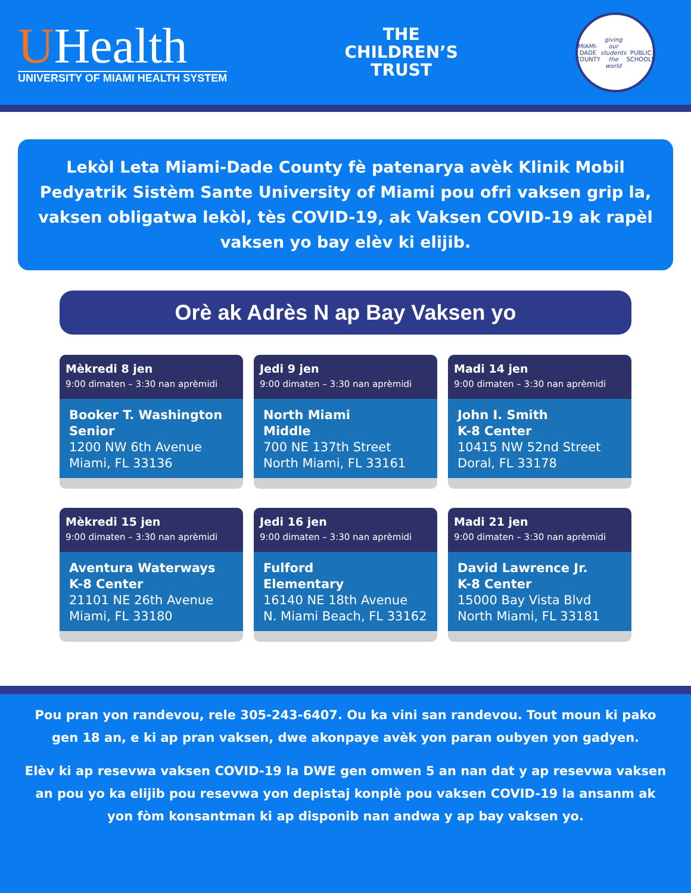UHealth
UNIVERSITY OF MIAMI HEALTH SYSTEM
THE
CHILDREN’S
TRUST
MIAMI-DADE COUNTY
giving our students the world
PUBLIC SCHOOLS
Lekòl Leta Miami-Dade County fè patenarya avèk Klinik Mobil Pedyatrik Sistèm Sante University of Miami pou ofri vaksen grip la, vaksen obligatwa lekòl, tès COVID-19, ak Vaksen COVID-19 ak rapèl vaksen yo bay elèv ki elijib.
Orè ak Adrès N ap Bay Vaksen yo
Mèkredi 8 jen
9:00 dimaten – 3:30 nan aprèmidi
Booker T. Washington Senior
1200 NW 6th Avenue
Miami, FL 33136
Jedi 9 jen
9:00 dimaten – 3:30 nan aprèmidi
North Miami
Middle
700 NE 137th Street
North Miami, FL 33161
Madi 14 jen
9:00 dimaten – 3:30 nan aprèmidi
John I. Smith
K-8 Center
10415 NW 52nd Street
Doral, FL 33178
Mèkredi 15 jen
9:00 dimaten – 3:30 nan aprèmidi
Aventura Waterways
K-8 Center
21101 NE 26th Avenue
Miami, FL 33180
Jedi 16 jen
9:00 dimaten – 3:30 nan aprèmidi
Fulford
Elementary
16140 NE 18th Avenue
N. Miami Beach, FL 33162
Madi 21 jen
9:00 dimaten – 3:30 nan aprèmidi
David Lawrence Jr.
K-8 Center
15000 Bay Vista Blvd
North Miami, FL 33181
Pou pran yon randevou, rele 305-243-6407. Ou ka vini san randevou. Tout moun ki pako gen 18 an, e ki ap pran vaksen, dwe akonpaye avèk yon paran oubyen yon gadyen.
Elèv ki ap resevwa vaksen COVID-19 la DWE gen omwen 5 an nan dat y ap resevwa vaksen an pou yo ka elijib pou resevwa yon depistaj konplè pou vaksen COVID-19 la ansanm ak yon fòm konsantman ki ap disponib nan andwa y ap bay vaksen yo.